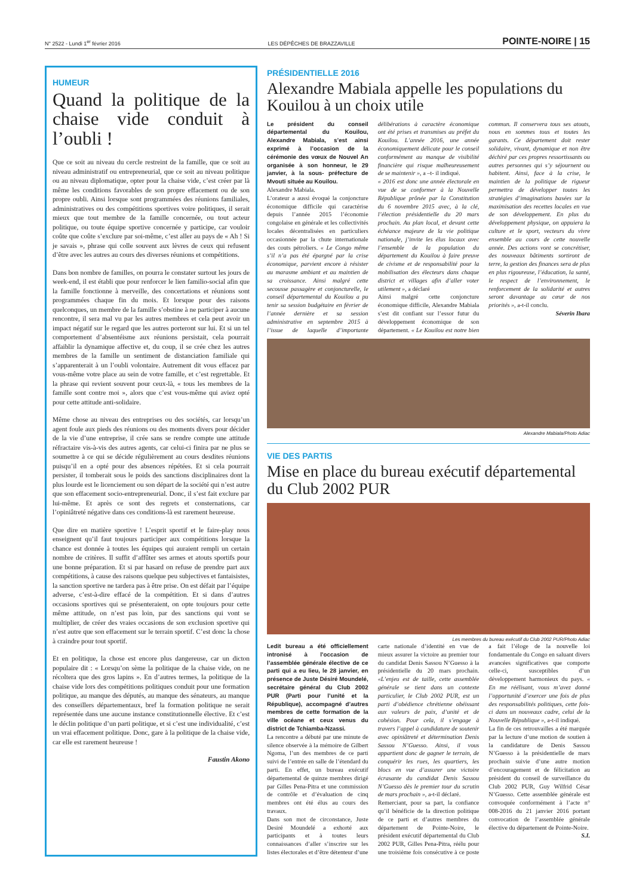N° 2522 - Lundi 1<sup>er</sup> février 2016 LES DÉPÊCHES DE BRAZZAVILLE POINTE-NOIRE | 15
HUMEUR
Quand la politique de la chaise vide conduit à l’oubli !
Que ce soit au niveau du cercle restreint de la famille, que ce soit au niveau administratif ou entrepreneurial, que ce soit au niveau politique ou au niveau diplomatique, opter pour la chaise vide, c’est créer par là même les conditions favorables de son propre effacement ou de son propre oubli. Ainsi lorsque sont programmées des réunions familiales, administratives ou des compétitions sportives voire politiques, il serait mieux que tout membre de la famille concernée, ou tout acteur politique, ou toute équipe sportive concernée y participe, car vouloir coûte que coûte s’exclure par soi-même, c’est aller au pays de « Ah ! Si je savais », phrase qui colle souvent aux lèvres de ceux qui refusent d’être avec les autres au cours des diverses réunions et compétitions.
Dans bon nombre de familles, on pourra le constater surtout les jours de week-end, il est établi que pour renforcer le lien familio-social afin que la famille fonctionne à merveille, des concertations et réunions sont programmées chaque fin du mois. Et lorsque pour des raisons quelconques, un membre de la famille s’obstine à ne participer à aucune rencontre, il sera mal vu par les autres membres et cela peut avoir un impact négatif sur le regard que les autres porteront sur lui. Et si un tel comportement d’absentéisme aux réunions persistait, cela pourrait affaiblir la dynamique affective et, du coup, il se crée chez les autres membres de la famille un sentiment de distanciation familiale qui s’apparenterait à un l’oubli volontaire. Autrement dit vous effacez par vous-même votre place au sein de votre famille, et c’est regrettable. Et la phrase qui revient souvent pour ceux-là, « tous les membres de la famille sont contre moi », alors que c’est vous-même qui aviez opté pour cette attitude anti-solidaire.
Même chose au niveau des entreprises ou des sociétés, car lorsqu’un agent foule aux pieds des réunions ou des moments divers pour décider de la vie d’une entreprise, il crée sans se rendre compte une attitude réfractaire vis-à-vis des autres agents, car celui-ci finira par ne plus se soumettre à ce qui se décide régulièrement au cours desdites réunions puisqu’il en a opté pour des absences répétées. Et si cela pourrait persister, il tomberait sous le poids des sanctions disciplinaires dont la plus lourde est le licenciement ou son départ de la société qui n’est autre que son effacement socio-entrepreneurial. Donc, il s’est fait exclure par lui-même. Et après ce sont des regrets et consternations, car l’opiniâtreté négative dans ces conditions-là est rarement heureuse.
Que dire en matière sportive ! L’esprit sportif et le faire-play nous enseignent qu’il faut toujours participer aux compétitions lorsque la chance est donnée à toutes les équipes qui auraient rempli un certain nombre de critères. Il suffit d’affûter ses armes et atouts sportifs pour une bonne préparation. Et si par hasard on refuse de prendre part aux compétitions, à cause des raisons quelque peu subjectives et fantaisistes, la sanction sportive ne tardera pas à être prise. On est défait par l’équipe adverse, c’est-à-dire effacé de la compétition. Et si dans d’autres occasions sportives qui se présenteraient, on opte toujours pour cette même attitude, on n’est pas loin, par des sanctions qui vont se multiplier, de créer des vraies occasions de son exclusion sportive qui n’est autre que son effacement sur le terrain sportif. C’est donc la chose à craindre pour tout sportif.
Et en politique, la chose est encore plus dangereuse, car un dicton populaire dit : « Lorsqu’on sème la politique de la chaise vide, on ne récoltera que des gros lapins ». En d’autres termes, la politique de la chaise vide lors des compétitions politiques conduit pour une formation politique, au manque des députés, au manque des sénateurs, au manque des conseillers départementaux, bref la formation politique ne serait représentée dans une aucune instance constitutionnelle élective. Et c’est le déclin politique d’un parti politique, et si c’est une individualité, c’est un vrai effacement politique. Donc, gare à la politique de la chaise vide, car elle est rarement heureuse !
Faustin Akono
PRÉSIDENTIELLE 2016
Alexandre Mabiala appelle les populations du Kouilou à un choix utile
Le président du conseil départemental du Kouilou, Alexandre Mabiala, s’est ainsi exprimé à l’occasion de la cérémonie des vœux de Nouvel An organisée à son honneur, le 29 janvier, à la sous- préfecture de Mvouti située au Kouilou.
Alexandre Mabiala.
L’orateur a aussi évoqué la conjoncture économique difficile qui caractérise depuis l’année 2015 l’économie congolaise en générale et les collectivités locales décentralisées en particuliers occasionnée par la chute internationale des couts pétroliers. « Le Congo même s’il n’a pas été épargné par la crise économique, parvient encore à résister au marasme ambiant et au maintien de sa croissance. Ainsi malgré cette secousse passagère et conjoncturelle, le conseil départemental du Kouilou a pu tenir sa session budgétaire en février de l’année dernière et sa session administrative en septembre 2015 à l’issue de laquelle d’importante délibérations à caractère économique ont été prises et transmises au préfet du Kouilou. L’année 2016, une année économiquement délicate pour le conseil conformément au manque de visibilité financière qui risque malheureusement de se maintenir », a –t- il indiqué.
« 2016 est donc une année électorale en vue de se conformer à la Nouvelle République prônée par la Constitution du 6 novembre 2015 avec, à la clé, l’élection présidentielle du 20 mars prochain. Au plan local, et devant cette échéance majeure de la vie politique nationale, j’invite les élus locaux avec l’ensemble de la population du département du Kouilou à faire preuve de civisme et de responsabilité pour la mobilisation des électeurs dans chaque district et villages afin d’aller voter utilement », a déclaré
Ainsi malgré cette conjoncture économique difficile, Alexandre Mabiala s’est dit confiant sur l’essor futur du développement économique de son département. « Le Kouilou est notre bien commun. Il conservera tous ses atouts, nous en sommes tous et toutes les garants. Ce département doit rester solidaire, vivant, dynamique et non être déchiré par ces propres ressortissants ou autres personnes qui s’y séjournent ou habitent. Ainsi, face à la crise, le maintien de la politique de rigueur permettra de développer toutes les stratégies d’imaginations basées sur la maximisation des recettes locales en vue de son développement. En plus du développement physique, on appuiera la culture et le sport, vecteurs du vivre ensemble au cours de cette nouvelle année. Des actions vont se concrétiser, des nouveaux bâtiments sortiront de terre, la gestion des finances sera de plus en plus rigoureuse, l’éducation, la santé, le respect de l’environnement, le renforcement de la solidarité et autres seront davantage au cœur de nos priorités », a-t-il conclu.
Séverin Ibara
Alexandre Mabiala/Photo Adiac
VIE DES PARTIS
Mise en place du bureau exécutif départemental du Club 2002 PUR
Les membres du bureau exécutif du Club 2002 PUR/Photo Adiac
Ledit bureau a été officiellement intronisé à l’occasion de l’assemblée générale élective de ce parti qui a eu lieu, le 28 janvier, en présence de Juste Désiré Moundelé, secrétaire général du Club 2002 PUR (Parti pour l’unité et la République), accompagné d’autres membres de cette formation de la ville océane et ceux venus du district de Tchiamba-Nzassi.
La rencontre a débuté par une minute de silence observée à la mémoire de Gilbert Ngoma, l’un des membres de ce parti suivi de l’entrée en salle de l’étendard du parti. En effet, un bureau exécutif départemental de quinze membres dirigé par Gilles Pena-Pitra et une commission de contrôle et d’évaluation de cinq membres ont été élus au cours des travaux.
Dans son mot de circonstance, Juste Desiré Moundelé a exhorté aux participants et à toutes leurs connaissances d’aller s’inscrire sur les listes électorales et d’être détenteur d’une carte nationale d’identité en vue de mieux assurer la victoire au premier tour du candidat Denis Sassou N’Guesso à la présidentielle du 20 mars prochain. «L’enjeu est de taille, cette assemblée générale se tient dans un contexte particulier, le Club 2002 PUR, est un parti d’obédience chrétienne obéissant aux valeurs de paix, d’unité et de cohésion. Pour cela, il s’engage à travers l’appel à candidature de soutenir avec opiniâtreté et détermination Denis Sassou N’Guesso. Ainsi, il vous appartient donc de gagner le terrain, de conquérir les rues, les quartiers, les blocs en vue d’assurer une victoire écrasante du candidat Denis Sassou N’Guesso dès le premier tour du scrutin de mars prochain », a-t-il déclaré.
Remerciant, pour sa part, la confiance qu’il bénéficie de la direction politique de ce parti et d’autres membres du département de Pointe-Noire, le président exécutif départemental du Club 2002 PUR, Gilles Pena-Pitra, réélu pour une troisième fois consécutive à ce poste a fait l’éloge de la nouvelle loi fondamentale du Congo en saluant divers avancées significatives que comporte celle-ci, susceptibles d’un développement harmonieux du pays. « En me réélisant, vous m’avez donné l’opportunité d’exercer une fois de plus des responsabilités politiques, cette fois-ci dans un nouveaux cadre, celui de la Nouvelle République », a-t-il indiqué.
La fin de ces retrouvailles a été marquée par la lecture d’une motion de soutien à la candidature de Denis Sassou N’Guesso à la présidentielle de mars prochain suivie d’une autre motion d’encouragement et de félicitation au président du conseil de surveillance du Club 2002 PUR, Guy Wilfrid César N’Guesso. Cette assemblée générale est convoquée conformément à l’acte n° 008-2016 du 21 janvier 2016 portant convocation de l’assemblée générale élective du département de Pointe-Noire.
S.I.